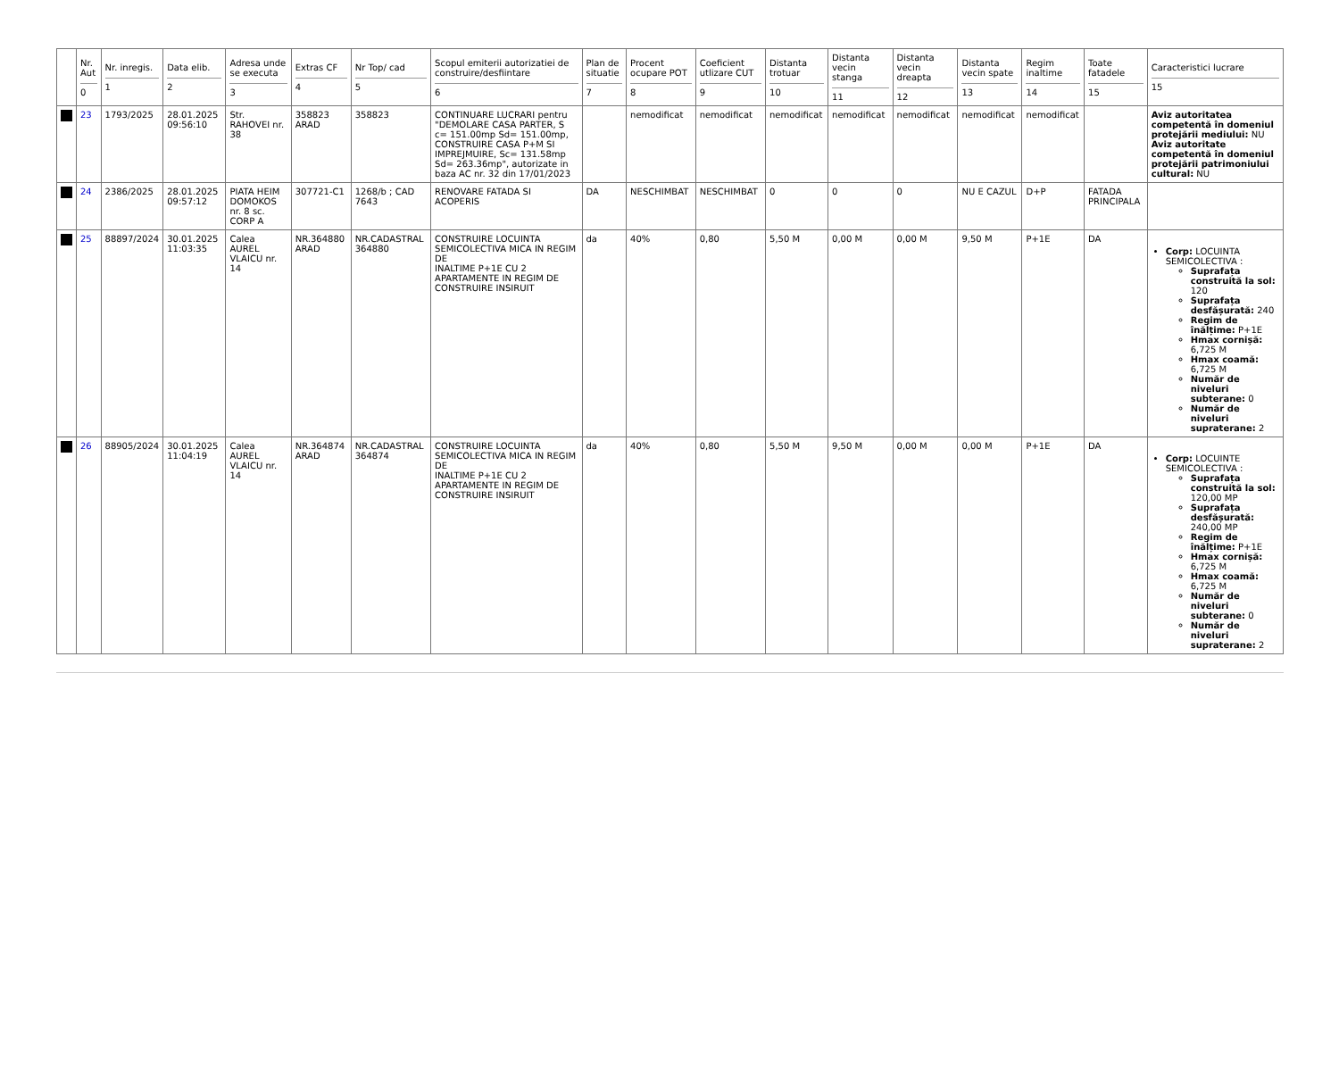| | Nr. Aut 0 | Nr. inregis. 1 | Data elib. 2 | Adresa unde se executa 3 | Extras CF 4 | Nr Top/ cad 5 | Scopul emiterii autorizatiei de construire/desfiintare 6 | Plan de situatie 7 | Procent ocupare POT 8 | Coeficient utlizare CUT 9 | Distanta trotuar 10 | Distanta vecin stanga 11 | Distanta vecin dreapta 12 | Distanta vecin spate 13 | Regim inaltime 14 | Toate fatadele 15 | Caracteristici lucrare 15 |
| --- | --- | --- | --- | --- | --- | --- | --- | --- | --- | --- | --- | --- | --- | --- | --- | --- | --- |
| | 23 | 1793/2025 | 28.01.2025 09:56:10 | Str. RAHOVEI nr. 38 | 358823 ARAD | 358823 | CONTINUARE LUCRARI pentru "DEMOLARE CASA PARTER, S c= 151.00mp Sd= 151.00mp, CONSTRUIRE CASA P+M SI IMPREJMUIRE, Sc= 131.58mp Sd= 263.36mp", autorizate in baza AC nr. 32 din 17/01/2023 | | nemodificat | nemodificat | nemodificat | nemodificat | nemodificat | nemodificat | nemodificat | | Aviz autoritatea competentă în domeniul protejării mediului: NU Aviz autoritate competentă în domeniul protejării patrimoniului cultural: NU |
| | 24 | 2386/2025 | 28.01.2025 09:57:12 | PIATA HEIM DOMOKOS nr. 8 sc. CORP A | 307721-C1 | 1268/b ; CAD 7643 | RENOVARE FATADA SI ACOPERIS | DA | NESCHIMBAT | NESCHIMBAT | 0 | 0 | 0 | NU E CAZUL | D+P | FATADA PRINCIPALA | |
| | 25 | 88897/2024 | 30.01.2025 11:03:35 | Calea AUREL VLAICU nr. 14 | NR.364880 ARAD | NR.CADASTRAL 364880 | CONSTRUIRE LOCUINTA SEMICOLECTIVA MICA IN REGIM DE INALTIME P+1E CU 2 APARTAMENTE IN REGIM DE CONSTRUIRE INSIRUIT | da | 40% | 0,80 | 5,50 M | 0,00 M | 0,00 M | 9,50 M | P+1E | DA | Corp: LOCUINTA SEMICOLECTIVA : Suprafața construită la sol: 120 Suprafața desfășurată: 240 Regim de înălțime: P+1E Hmax cornișă: 6,725 M Hmax coamă: 6,725 M Număr de niveluri subterane: 0 Număr de niveluri supraterane: 2 |
| | 26 | 88905/2024 | 30.01.2025 11:04:19 | Calea AUREL VLAICU nr. 14 | NR.364874 ARAD | NR.CADASTRAL 364874 | CONSTRUIRE LOCUINTA SEMICOLECTIVA MICA IN REGIM DE INALTIME P+1E CU 2 APARTAMENTE IN REGIM DE CONSTRUIRE INSIRUIT | da | 40% | 0,80 | 5,50 M | 9,50 M | 0,00 M | 0,00 M | P+1E | DA | Corp: LOCUINTE SEMICOLECTIVA : Suprafața construită la sol: 120,00 MP Suprafața desfășurată: 240,00 MP Regim de înălțime: P+1E Hmax cornișă: 6,725 M Hmax coamă: 6,725 M Număr de niveluri subterane: 0 Număr de niveluri supraterane: 2 |